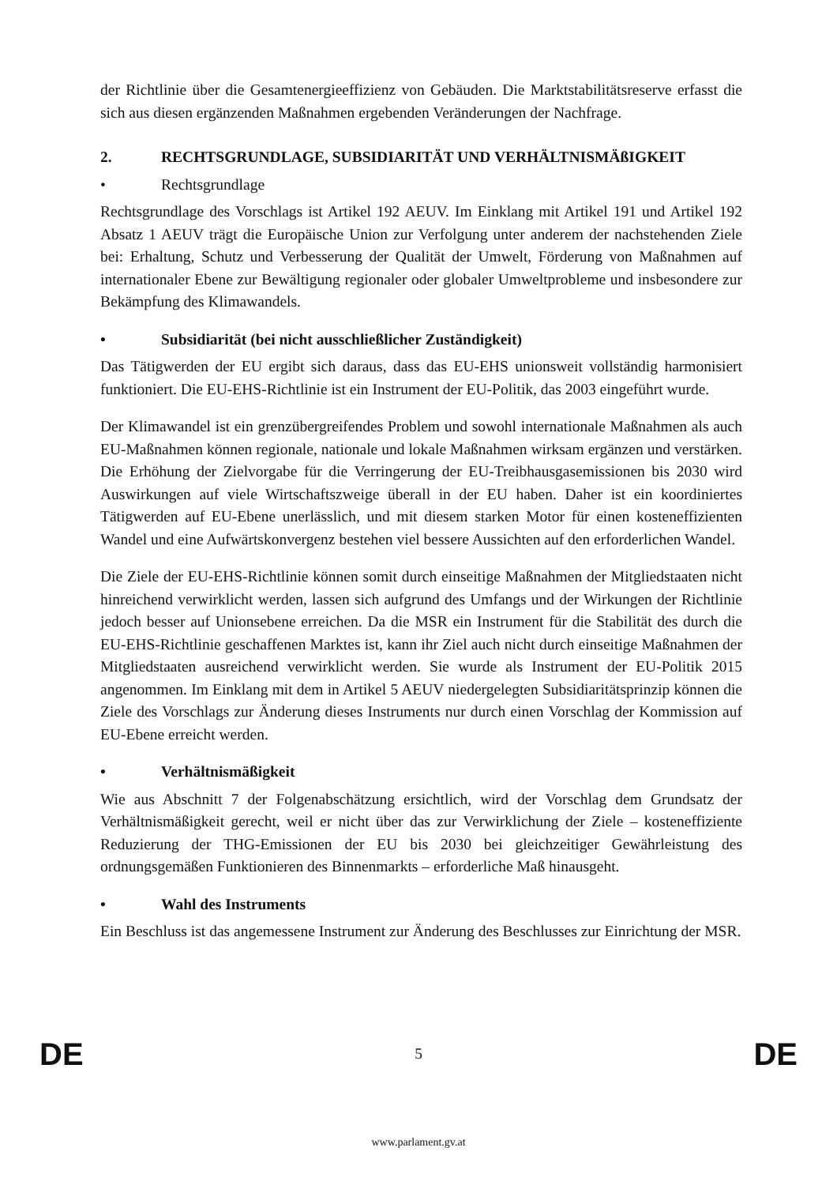der Richtlinie über die Gesamtenergieeffizienz von Gebäuden. Die Marktstabilitätsreserve erfasst die sich aus diesen ergänzenden Maßnahmen ergebenden Veränderungen der Nachfrage.
2. RECHTSGRUNDLAGE, SUBSIDIARITÄT UND VERHÄLTNISMÄßIGKEIT
• Rechtsgrundlage
Rechtsgrundlage des Vorschlags ist Artikel 192 AEUV. Im Einklang mit Artikel 191 und Artikel 192 Absatz 1 AEUV trägt die Europäische Union zur Verfolgung unter anderem der nachstehenden Ziele bei: Erhaltung, Schutz und Verbesserung der Qualität der Umwelt, Förderung von Maßnahmen auf internationaler Ebene zur Bewältigung regionaler oder globaler Umweltprobleme und insbesondere zur Bekämpfung des Klimawandels.
• Subsidiarität (bei nicht ausschließlicher Zuständigkeit)
Das Tätigwerden der EU ergibt sich daraus, dass das EU-EHS unionsweit vollständig harmonisiert funktioniert. Die EU-EHS-Richtlinie ist ein Instrument der EU-Politik, das 2003 eingeführt wurde.
Der Klimawandel ist ein grenzübergreifendes Problem und sowohl internationale Maßnahmen als auch EU-Maßnahmen können regionale, nationale und lokale Maßnahmen wirksam ergänzen und verstärken. Die Erhöhung der Zielvorgabe für die Verringerung der EU-Treibhausgasemissionen bis 2030 wird Auswirkungen auf viele Wirtschaftszweige überall in der EU haben. Daher ist ein koordiniertes Tätigwerden auf EU-Ebene unerlässlich, und mit diesem starken Motor für einen kosteneffizienten Wandel und eine Aufwärtskonvergenz bestehen viel bessere Aussichten auf den erforderlichen Wandel.
Die Ziele der EU-EHS-Richtlinie können somit durch einseitige Maßnahmen der Mitgliedstaaten nicht hinreichend verwirklicht werden, lassen sich aufgrund des Umfangs und der Wirkungen der Richtlinie jedoch besser auf Unionsebene erreichen. Da die MSR ein Instrument für die Stabilität des durch die EU-EHS-Richtlinie geschaffenen Marktes ist, kann ihr Ziel auch nicht durch einseitige Maßnahmen der Mitgliedstaaten ausreichend verwirklicht werden. Sie wurde als Instrument der EU-Politik 2015 angenommen. Im Einklang mit dem in Artikel 5 AEUV niedergelegten Subsidiaritätsprinzip können die Ziele des Vorschlags zur Änderung dieses Instruments nur durch einen Vorschlag der Kommission auf EU-Ebene erreicht werden.
• Verhältnismäßigkeit
Wie aus Abschnitt 7 der Folgenabschätzung ersichtlich, wird der Vorschlag dem Grundsatz der Verhältnismäßigkeit gerecht, weil er nicht über das zur Verwirklichung der Ziele – kosteneffiziente Reduzierung der THG-Emissionen der EU bis 2030 bei gleichzeitiger Gewährleistung des ordnungsgemäßen Funktionieren des Binnenmarkts – erforderliche Maß hinausgeht.
• Wahl des Instruments
Ein Beschluss ist das angemessene Instrument zur Änderung des Beschlusses zur Einrichtung der MSR.
DE 5 DE
www.parlament.gv.at